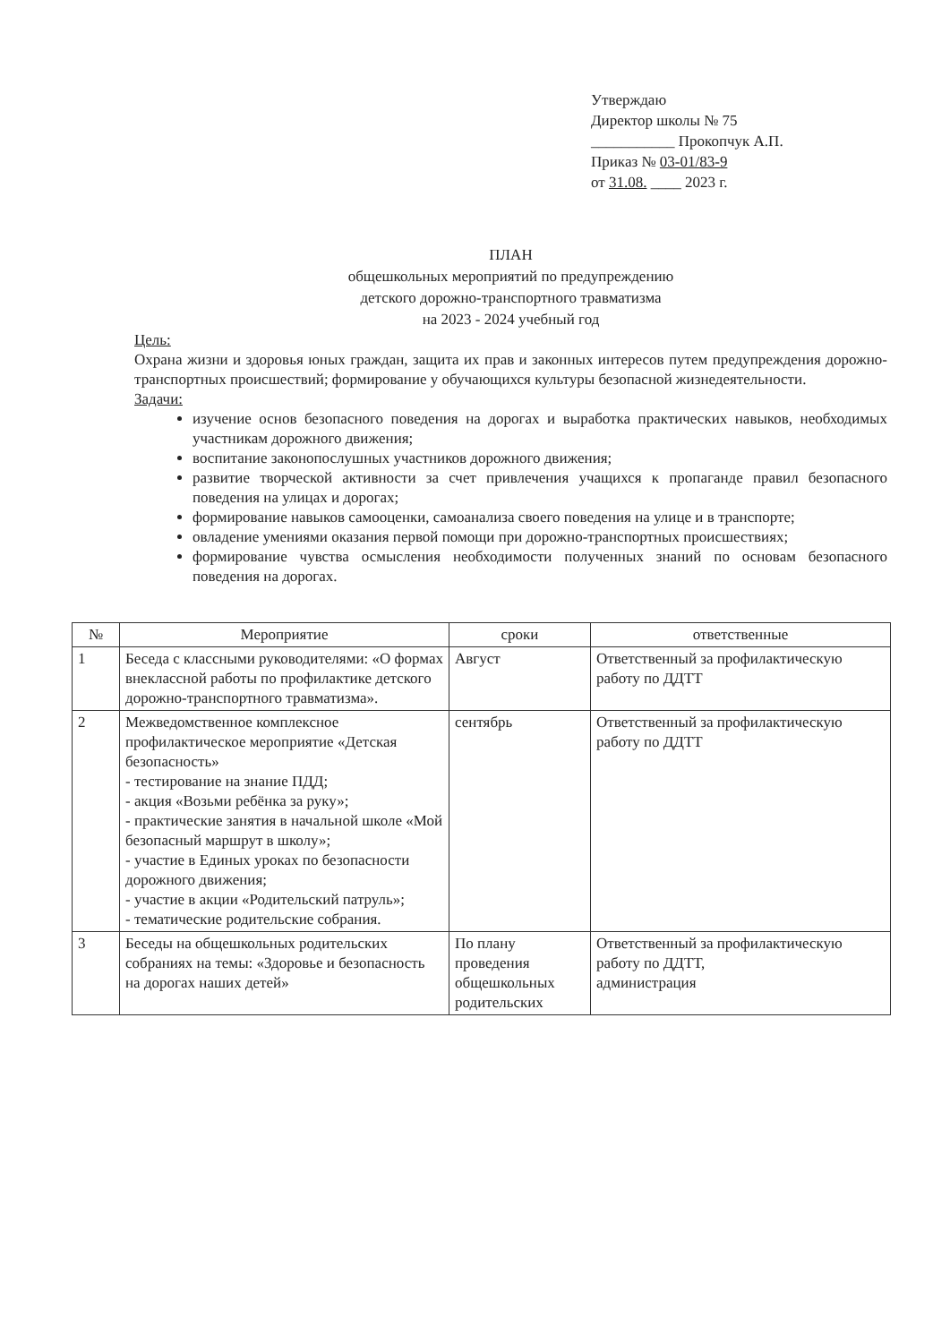Утверждаю
Директор школы № 75
___________ Прокопчук А.П.
Приказ № 03-01/83-9
от 31.08. ____ 2023 г.
ПЛАН
общешкольных мероприятий по предупреждению
детского дорожно-транспортного травматизма
на 2023 - 2024 учебный год
Цель:
Охрана жизни и здоровья юных граждан, защита их прав и законных интересов путем предупреждения дорожно-транспортных происшествий; формирование у обучающихся культуры безопасной жизнедеятельности.
Задачи:
изучение основ безопасного поведения на дорогах и выработка практических навыков, необходимых участникам дорожного движения;
воспитание законопослушных участников дорожного движения;
развитие творческой активности за счет привлечения учащихся к пропаганде правил безопасного поведения на улицах и дорогах;
формирование навыков самооценки, самоанализа своего поведения на улице и в транспорте;
овладение умениями оказания первой помощи при дорожно-транспортных происшествиях;
формирование чувства осмысления необходимости полученных знаний по основам безопасного поведения на дорогах.
| № | Мероприятие | сроки | ответственные |
| --- | --- | --- | --- |
| 1 | Беседа с классными руководителями: «О формах внеклассной работы по профилактике детского дорожно-транспортного травматизма». | Август | Ответственный за профилактическую работу по ДДТТ |
| 2 | Межведомственное комплексное профилактическое мероприятие «Детская безопасность» - тестирование на знание ПДД; - акция «Возьми ребёнка за руку»; - практические занятия в начальной школе «Мой безопасный маршрут в школу»; - участие в Единых уроках по безопасности дорожного движения; - участие в акции «Родительский патруль»; - тематические родительские собрания. | сентябрь | Ответственный за профилактическую работу по ДДТТ |
| 3 | Беседы на общешкольных родительских собраниях на темы: «Здоровье и безопасность на дорогах наших детей» | По плану проведения общешкольных родительских | Ответственный за профилактическую работу по ДДТТ, администрация |